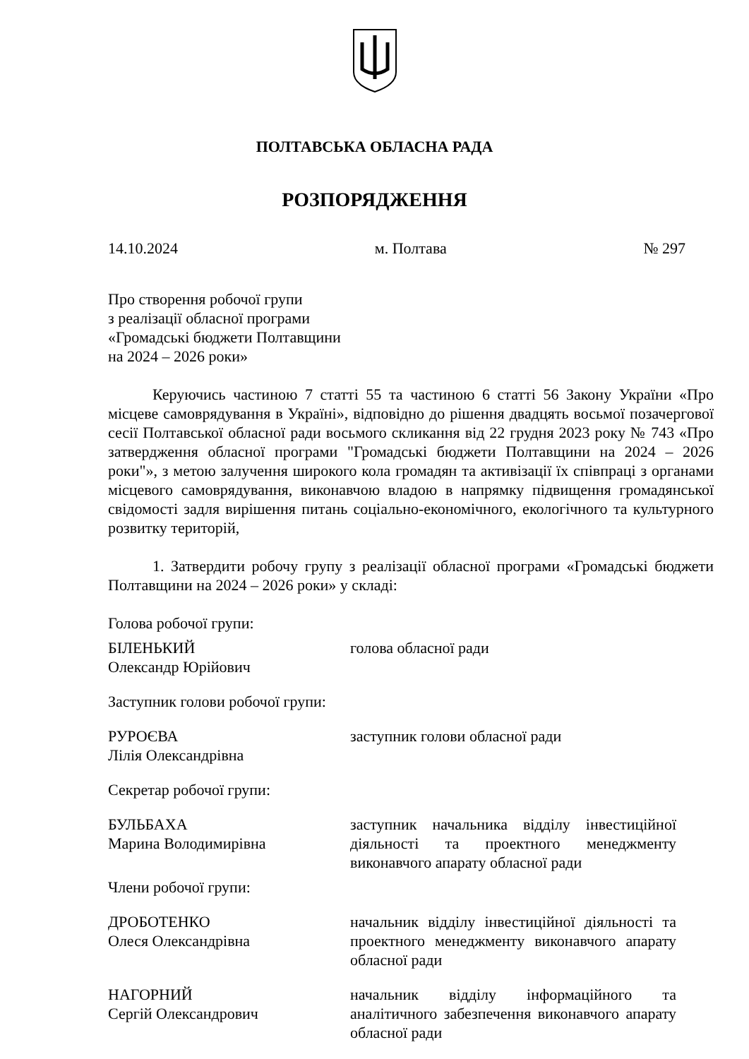ПОЛТАВСЬКА ОБЛАСНА РАДА
РОЗПОРЯДЖЕННЯ
14.10.2024 м. Полтава № 297
Про створення робочої групи
з реалізації обласної програми
«Громадські бюджети Полтавщини
на 2024 – 2026 роки»
Керуючись частиною 7 статті 55 та частиною 6 статті 56 Закону України «Про місцеве самоврядування в Україні», відповідно до рішення двадцять восьмої позачергової сесії Полтавської обласної ради восьмого скликання від 22 грудня 2023 року № 743 «Про затвердження обласної програми "Громадські бюджети Полтавщини на 2024 – 2026 роки"», з метою залучення широкого кола громадян та активізації їх співпраці з органами місцевого самоврядування, виконавчою владою в напрямку підвищення громадянської свідомості задля вирішення питань соціально-економічного, екологічного та культурного розвитку територій,
1. Затвердити робочу групу з реалізації обласної програми «Громадські бюджети Полтавщини на 2024 – 2026 роки» у складі:
Голова робочої групи:
| БІЛЕНЬКИЙ Олександр Юрійович | голова обласної ради |
Заступник голови робочої групи:
| РУРОЄВА Лілія Олександрівна | заступник голови обласної ради |
Секретар робочої групи:
| БУЛЬБАХА Марина Володимирівна | заступник начальника відділу інвестиційної діяльності та проектного менеджменту виконавчого апарату обласної ради |
Члени робочої групи:
| ДРОБОТЕНКО Олеся Олександрівна | начальник відділу інвестиційної діяльності та проектного менеджменту виконавчого апарату обласної ради |
| НАГОРНИЙ Сергій Олександрович | начальник відділу інформаційного та аналітичного забезпечення виконавчого апарату обласної ради |